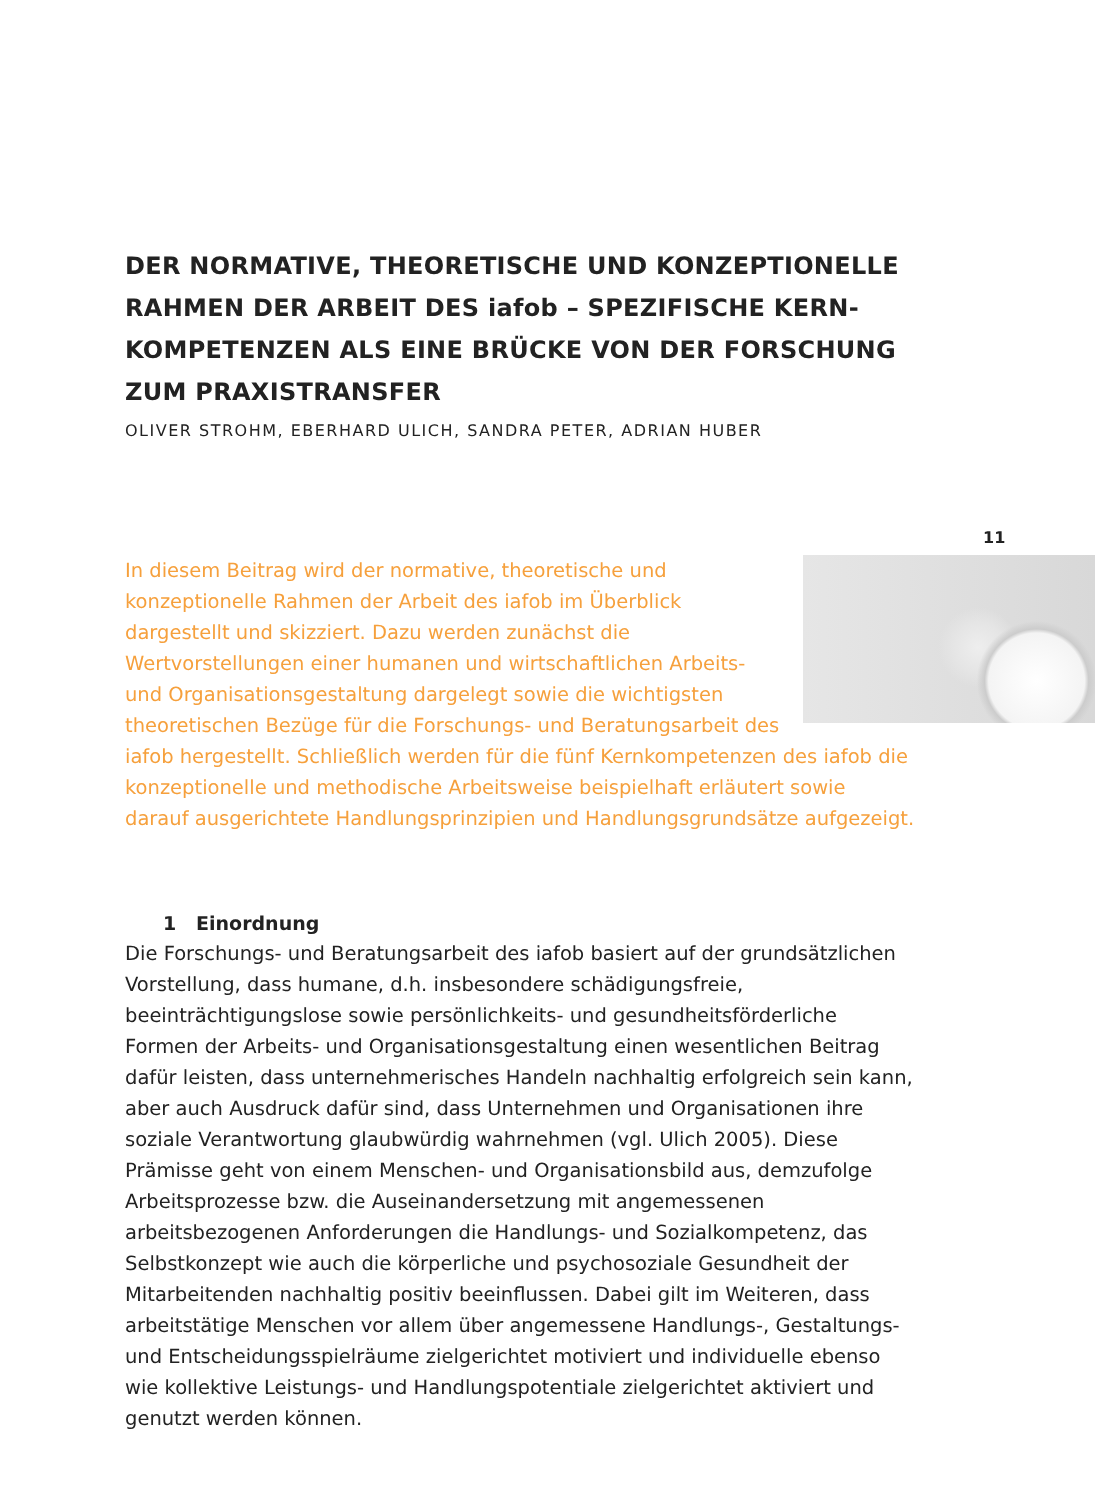DER NORMATIVE, THEORETISCHE UND KONZEPTIONELLE RAHMEN DER ARBEIT DES iafob – SPEZIFISCHE KERN-KOMPETENZEN ALS EINE BRÜCKE VON DER FORSCHUNG ZUM PRAXISTRANSFER
OLIVER STROHM, EBERHARD ULICH, SANDRA PETER, ADRIAN HUBER
In diesem Beitrag wird der normative, theoretische und konzeptionelle Rahmen der Arbeit des iafob im Überblick dargestellt und skizziert. Dazu werden zunächst die Wertvorstellungen einer humanen und wirtschaftlichen Arbeits- und Organisationsgestaltung dargelegt sowie die wichtigsten theoretischen Bezüge für die Forschungs- und Beratungsarbeit des iafob hergestellt. Schließlich werden für die fünf Kernkompetenzen des iafob die konzeptionelle und methodische Arbeitsweise beispielhaft erläutert sowie darauf ausgerichtete Handlungsprinzipien und Handlungsgrundsätze aufgezeigt.
1 Einordnung
Die Forschungs- und Beratungsarbeit des iafob basiert auf der grundsätzlichen Vorstellung, dass humane, d.h. insbesondere schädigungsfreie, beeinträchtigungslose sowie persönlichkeits- und gesundheitsförderliche Formen der Arbeits- und Organisationsgestaltung einen wesentlichen Beitrag dafür leisten, dass unternehmerisches Handeln nachhaltig erfolgreich sein kann, aber auch Ausdruck dafür sind, dass Unternehmen und Organisationen ihre soziale Verantwortung glaubwürdig wahrnehmen (vgl. Ulich 2005). Diese Prämisse geht von einem Menschen- und Organisationsbild aus, demzufolge Arbeitsprozesse bzw. die Auseinandersetzung mit angemessenen arbeitsbezogenen Anforderungen die Handlungs- und Sozialkompetenz, das Selbstkonzept wie auch die körperliche und psychosoziale Gesundheit der Mitarbeitenden nachhaltig positiv beeinflussen. Dabei gilt im Weiteren, dass arbeitstätige Menschen vor allem über angemessene Handlungs-, Gestaltungs- und Entscheidungsspielräume zielgerichtet motiviert und individuelle ebenso wie kollektive Leistungs- und Handlungspotentiale zielgerichtet aktiviert und genutzt werden können.
11